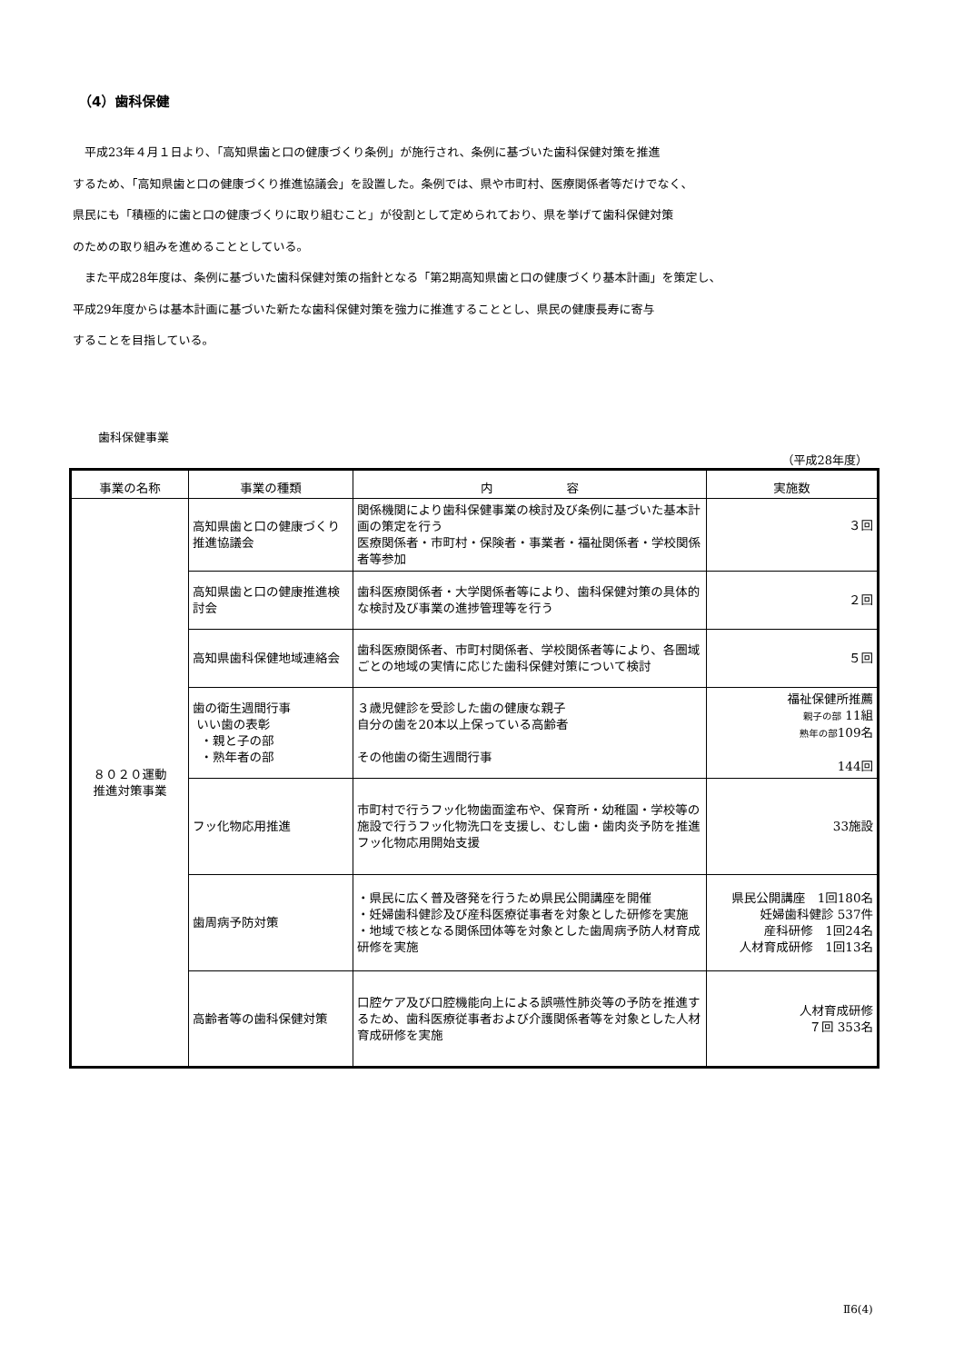（4）歯科保健
　平成23年４月１日より、「高知県歯と口の健康づくり条例」が施行され、条例に基づいた歯科保健対策を推進
するため、「高知県歯と口の健康づくり推進協議会」を設置した。条例では、県や市町村、医療関係者等だけでなく、
県民にも「積極的に歯と口の健康づくりに取り組むこと」が役割として定められており、県を挙げて歯科保健対策
のための取り組みを進めることとしている。
　また平成28年度は、条例に基づいた歯科保健対策の指針となる「第2期高知県歯と口の健康づくり基本計画」を策定し、
平成29年度からは基本計画に基づいた新たな歯科保健対策を強力に推進することとし、県民の健康長寿に寄与
することを目指している。
歯科保健事業
（平成28年度）
| 事業の名称 | 事業の種類 | 内 容 | 実施数 |
| --- | --- | --- | --- |
| ８０２０運動 推進対策事業 | 高知県歯と口の健康づくり推進協議会 | 関係機関により歯科保健事業の検討及び条例に基づいた基本計画の策定を行う 医療関係者・市町村・保険者・事業者・福祉関係者・学校関係者等参加 | ３回 |
| | 高知県歯と口の健康推進検討会 | 歯科医療関係者・大学関係者等により、歯科保健対策の具体的な検討及び事業の進捗管理等を行う | ２回 |
| | 高知県歯科保健地域連絡会 | 歯科医療関係者、市町村関係者、学校関係者等により、各圏域ごとの地域の実情に応じた歯科保健対策について検討 | ５回 |
| | 歯の衛生週間行事 いい歯の表彰 ・親と子の部 ・熟年者の部 | ３歳児健診を受診した歯の健康な親子 自分の歯を20本以上保っている高齢者 その他歯の衛生週間行事 | 福祉保健所推薦 親子の部 11組 熟年の部 109名 144回 |
| | フッ化物応用推進 | 市町村で行うフッ化物歯面塗布や、保育所・幼稚園・学校等の施設で行うフッ化物洗口を支援し、むし歯・歯肉炎予防を推進 フッ化物応用開始支援 | 33施設 |
| | 歯周病予防対策 | ・県民に広く普及啓発を行うため県民公開講座を開催 ・妊婦歯科健診及び産科医療従事者を対象とした研修を実施 ・地域で核となる関係団体等を対象とした歯周病予防人材育成研修を実施 | 県民公開講座 1回180名 妊婦歯科健診 537件 産科研修 1回24名 人材育成研修 1回13名 |
| | 高齢者等の歯科保健対策 | 口腔ケア及び口腔機能向上による誤嚥性肺炎等の予防を推進するため、歯科医療従事者および介護関係者等を対象とした人材育成研修を実施 | 人材育成研修 ７回 353名 |
Ⅱ6(4)